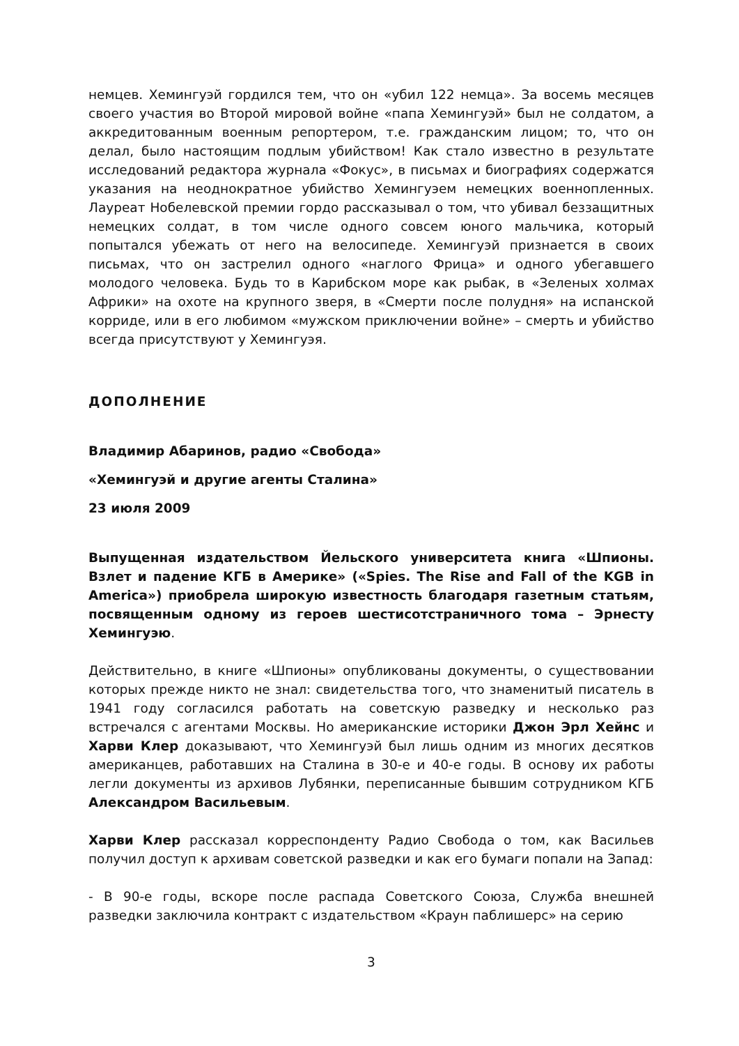немцев. Хемингуэй гордился тем, что он «убил 122 немца». За восемь месяцев своего участия во Второй мировой войне «папа Хемингуэй» был не солдатом, а аккредитованным военным репортером, т.е. гражданским лицом; то, что он делал, было настоящим подлым убийством! Как стало известно в результате исследований редактора журнала «Фокус», в письмах и биографиях содержатся указания на неоднократное убийство Хемингуэем немецких военнопленных. Лауреат Нобелевской премии гордо рассказывал о том, что убивал беззащитных немецких солдат, в том числе одного совсем юного мальчика, который попытался убежать от него на велосипеде. Хемингуэй признается в своих письмах, что он застрелил одного «наглого Фрица» и одного убегавшего молодого человека. Будь то в Карибском море как рыбак, в «Зеленых холмах Африки» на охоте на крупного зверя, в «Смерти после полудня» на испанской корриде, или в его любимом «мужском приключении войне» – смерть и убийство всегда присутствуют у Хемингуэя.
ДОПОЛНЕНИЕ
Владимир Абаринов, радио «Свобода»
«Хемингуэй и другие агенты Сталина»
23 июля 2009
Выпущенная издательством Йельского университета книга «Шпионы. Взлет и падение КГБ в Америке» («Spies. The Rise and Fall of the KGB in America») приобрела широкую известность благодаря газетным статьям, посвященным одному из героев шестисотстраничного тома – Эрнесту Хемингуэю.
Действительно, в книге «Шпионы» опубликованы документы, о существовании которых прежде никто не знал: свидетельства того, что знаменитый писатель в 1941 году согласился работать на советскую разведку и несколько раз встречался с агентами Москвы. Но американские историки Джон Эрл Хейнс и Харви Клер доказывают, что Хемингуэй был лишь одним из многих десятков американцев, работавших на Сталина в 30-е и 40-е годы. В основу их работы легли документы из архивов Лубянки, переписанные бывшим сотрудником КГБ Александром Васильевым.
Харви Клер рассказал корреспонденту Радио Свобода о том, как Васильев получил доступ к архивам советской разведки и как его бумаги попали на Запад:
- В 90-е годы, вскоре после распада Советского Союза, Служба внешней разведки заключила контракт с издательством «Краун паблишерс» на серию
3